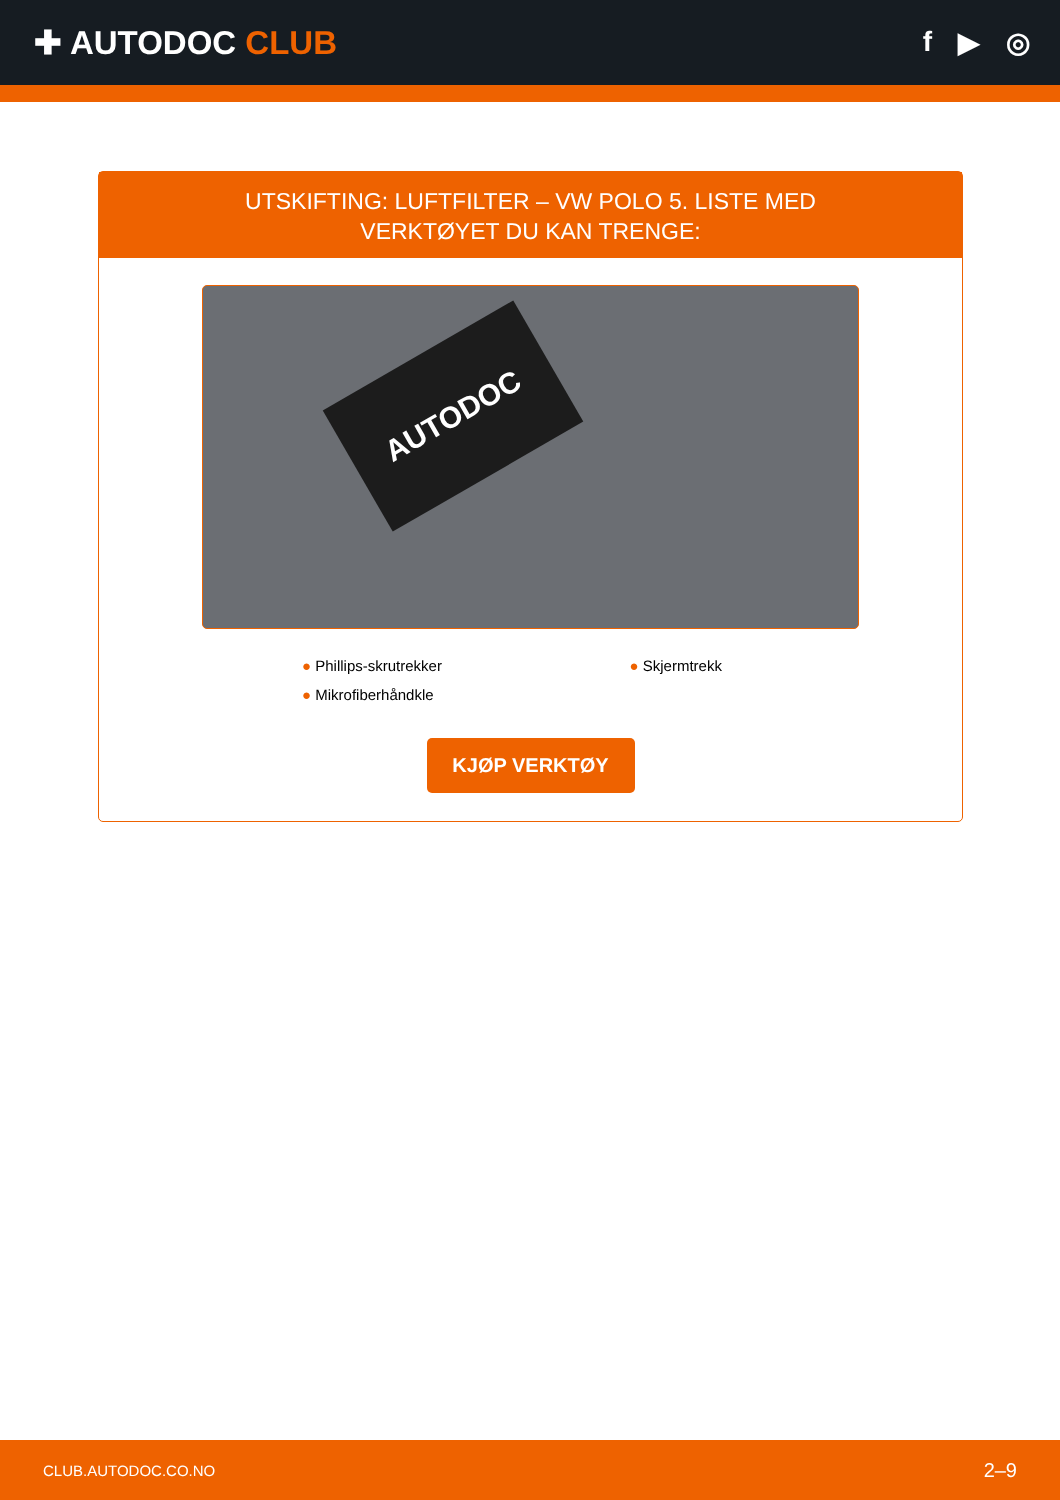✚ AUTODOC CLUB
f ▶ ◎
UTSKIFTING: LUFTFILTER – VW POLO 5. LISTE MED
VERKTØYET DU KAN TRENGE:
AUTODOC
● Phillips-skrutrekker
● Skjermtrekk
● Mikrofiberhåndkle
KJØP VERKTØY
CLUB.AUTODOC.CO.NO 2–9